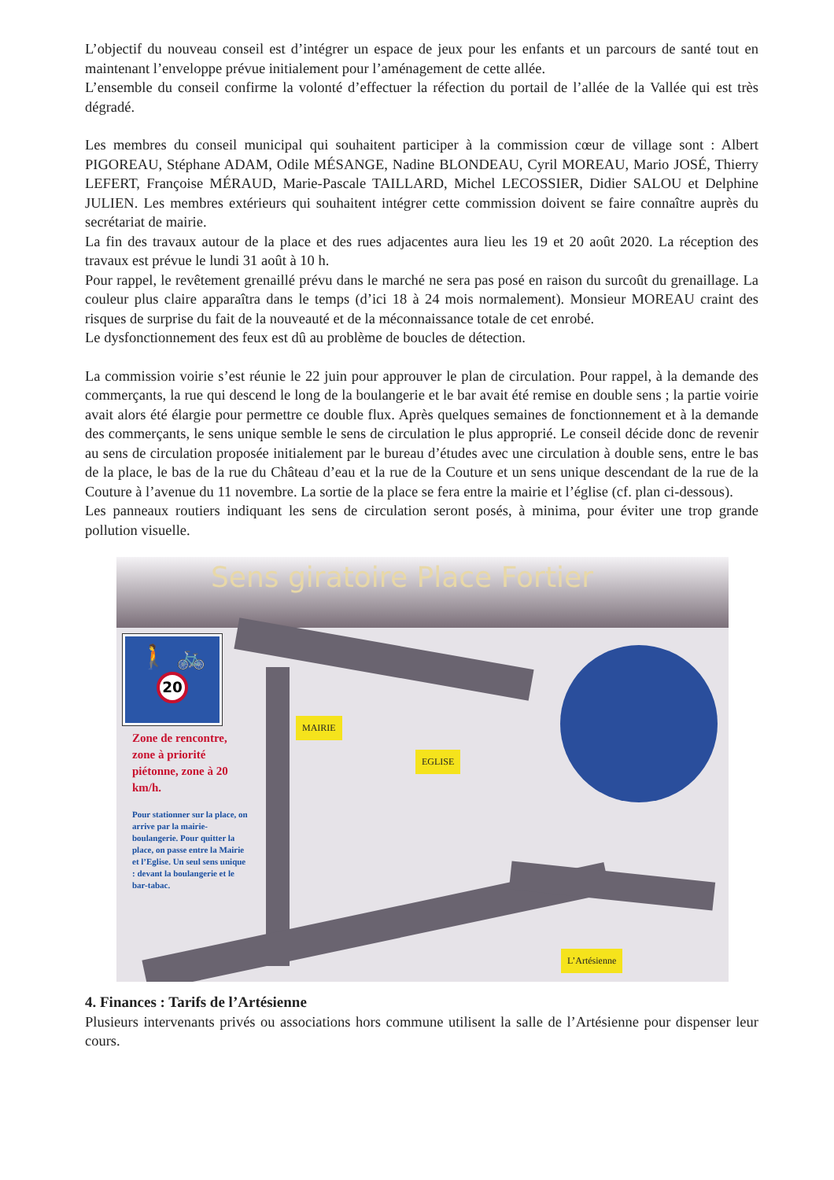L’objectif du nouveau conseil est d’intégrer un espace de jeux pour les enfants et un parcours de santé tout en maintenant l’enveloppe prévue initialement pour l’aménagement de cette allée.
L’ensemble du conseil confirme la volonté d’effectuer la réfection du portail de l’allée de la Vallée qui est très dégradé.
Les membres du conseil municipal qui souhaitent participer à la commission cœur de village sont : Albert PIGOREAU, Stéphane ADAM, Odile MÉSANGE, Nadine BLONDEAU, Cyril MOREAU, Mario JOSÉ, Thierry LEFERT, Françoise MÉRAUD, Marie-Pascale TAILLARD, Michel LECOSSIER, Didier SALOU et Delphine JULIEN. Les membres extérieurs qui souhaitent intégrer cette commission doivent se faire connaître auprès du secrétariat de mairie.
La fin des travaux autour de la place et des rues adjacentes aura lieu les 19 et 20 août 2020. La réception des travaux est prévue le lundi 31 août à 10 h.
Pour rappel, le revêtement grenaillé prévu dans le marché ne sera pas posé en raison du surcoût du grenaillage. La couleur plus claire apparaîtra dans le temps (d’ici 18 à 24 mois normalement). Monsieur MOREAU craint des risques de surprise du fait de la nouveauté et de la méconnaissance totale de cet enrobé.
Le dysfonctionnement des feux est dû au problème de boucles de détection.
La commission voirie s’est réunie le 22 juin pour approuver le plan de circulation. Pour rappel, à la demande des commerçants, la rue qui descend le long de la boulangerie et le bar avait été remise en double sens ; la partie voirie avait alors été élargie pour permettre ce double flux. Après quelques semaines de fonctionnement et à la demande des commerçants, le sens unique semble le sens de circulation le plus approprié. Le conseil décide donc de revenir au sens de circulation proposée initialement par le bureau d’études avec une circulation à double sens, entre le bas de la place, le bas de la rue du Château d’eau et la rue de la Couture et un sens unique descendant de la rue de la Couture à l’avenue du 11 novembre. La sortie de la place se fera entre la mairie et l’église (cf. plan ci-dessous).
Les panneaux routiers indiquant les sens de circulation seront posés, à minima, pour éviter une trop grande pollution visuelle.
Sens giratoire Place Fortier
🚶 🚲
20
Zone de rencontre, zone à priorité piétonne, zone à 20 km/h.
Pour stationner sur la place, on arrive par la mairie-boulangerie. Pour quitter la place, on passe entre la Mairie et l’Eglise. Un seul sens unique : devant la boulangerie et le bar-tabac.
MAIRIE
EGLISE
L’Artésienne
4. Finances : Tarifs de l’Artésienne
Plusieurs intervenants privés ou associations hors commune utilisent la salle de l’Artésienne pour dispenser leur cours.